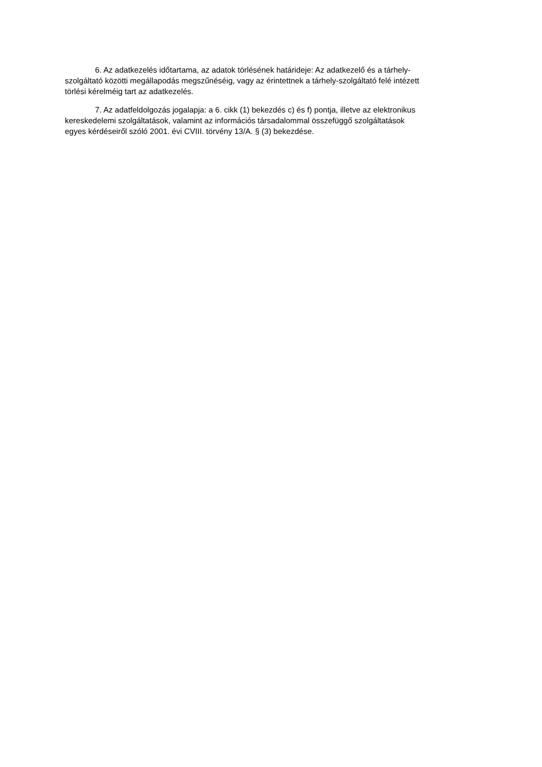6. Az adatkezelés időtartama, az adatok törlésének határideje: Az adatkezelő és a tárhely-
szolgáltató közötti megállapodás megszűnéséig, vagy az érintettnek a tárhely-szolgáltató felé intézett
törlési kérelméig tart az adatkezelés.
7. Az adatfeldolgozás jogalapja: a 6. cikk (1) bekezdés c) és f) pontja, illetve az elektronikus
kereskedelemi szolgáltatások, valamint az információs társadalommal összefüggő szolgáltatások
egyes kérdéseiről szóló 2001. évi CVIII. törvény 13/A. § (3) bekezdése.